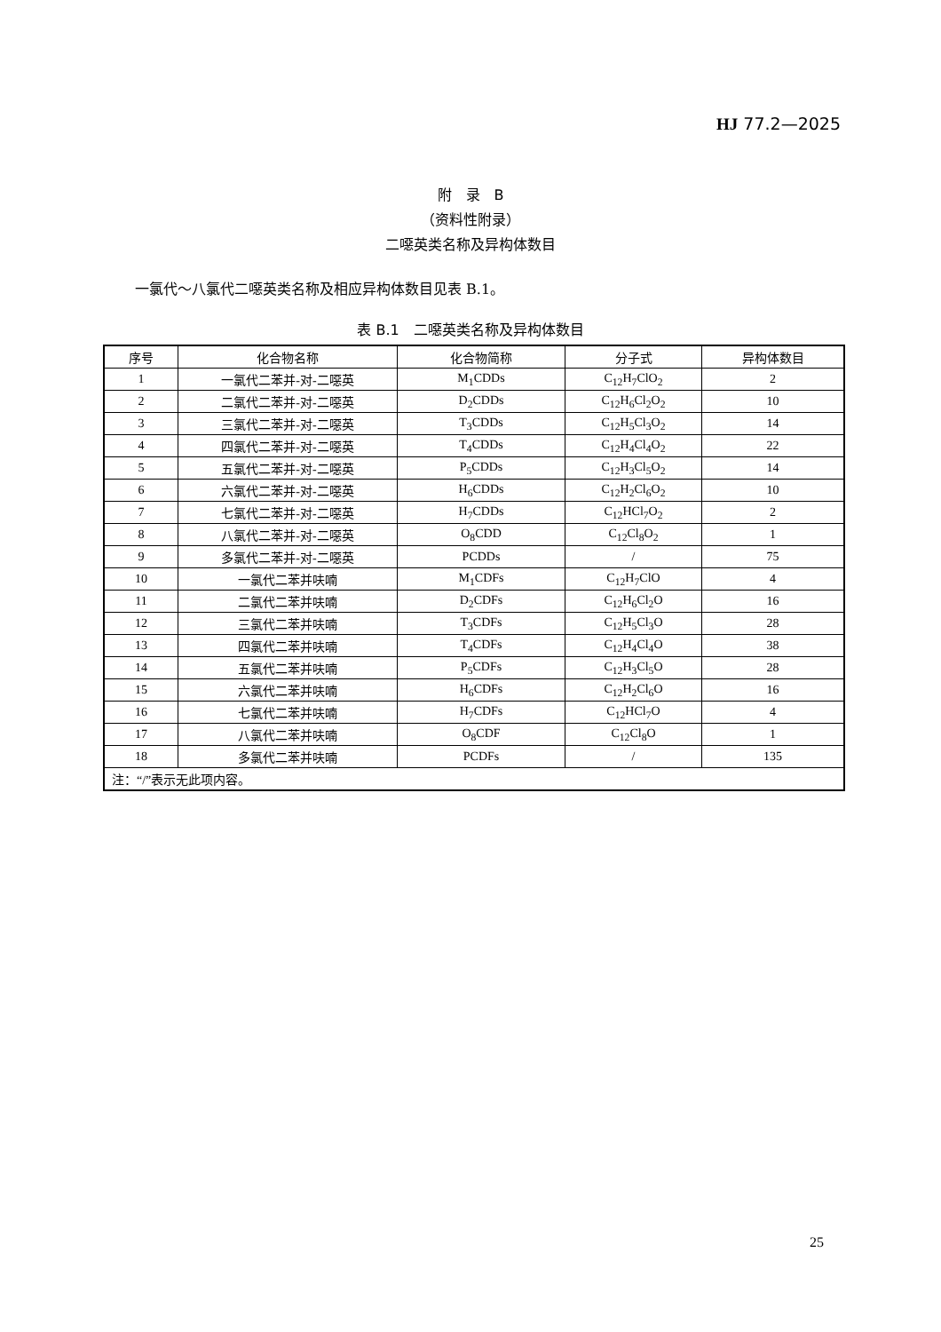HJ 77.2—2025
附　录　B
（资料性附录）
二噁英类名称及异构体数目
一氯代～八氯代二噁英类名称及相应异构体数目见表 B.1。
表 B.1　二噁英类名称及异构体数目
| 序号 | 化合物名称 | 化合物简称 | 分子式 | 异构体数目 |
| --- | --- | --- | --- | --- |
| 1 | 一氯代二苯并-对-二噁英 | M<sub>1</sub>CDDs | C<sub>12</sub>H<sub>7</sub>ClO<sub>2</sub> | 2 |
| 2 | 二氯代二苯并-对-二噁英 | D<sub>2</sub>CDDs | C<sub>12</sub>H<sub>6</sub>Cl<sub>2</sub>O<sub>2</sub> | 10 |
| 3 | 三氯代二苯并-对-二噁英 | T<sub>3</sub>CDDs | C<sub>12</sub>H<sub>5</sub>Cl<sub>3</sub>O<sub>2</sub> | 14 |
| 4 | 四氯代二苯并-对-二噁英 | T<sub>4</sub>CDDs | C<sub>12</sub>H<sub>4</sub>Cl<sub>4</sub>O<sub>2</sub> | 22 |
| 5 | 五氯代二苯并-对-二噁英 | P<sub>5</sub>CDDs | C<sub>12</sub>H<sub>3</sub>Cl<sub>5</sub>O<sub>2</sub> | 14 |
| 6 | 六氯代二苯并-对-二噁英 | H<sub>6</sub>CDDs | C<sub>12</sub>H<sub>2</sub>Cl<sub>6</sub>O<sub>2</sub> | 10 |
| 7 | 七氯代二苯并-对-二噁英 | H<sub>7</sub>CDDs | C<sub>12</sub>HCl<sub>7</sub>O<sub>2</sub> | 2 |
| 8 | 八氯代二苯并-对-二噁英 | O<sub>8</sub>CDD | C<sub>12</sub>Cl<sub>8</sub>O<sub>2</sub> | 1 |
| 9 | 多氯代二苯并-对-二噁英 | PCDDs | / | 75 |
| 10 | 一氯代二苯并呋喃 | M<sub>1</sub>CDFs | C<sub>12</sub>H<sub>7</sub>ClO | 4 |
| 11 | 二氯代二苯并呋喃 | D<sub>2</sub>CDFs | C<sub>12</sub>H<sub>6</sub>Cl<sub>2</sub>O | 16 |
| 12 | 三氯代二苯并呋喃 | T<sub>3</sub>CDFs | C<sub>12</sub>H<sub>5</sub>Cl<sub>3</sub>O | 28 |
| 13 | 四氯代二苯并呋喃 | T<sub>4</sub>CDFs | C<sub>12</sub>H<sub>4</sub>Cl<sub>4</sub>O | 38 |
| 14 | 五氯代二苯并呋喃 | P<sub>5</sub>CDFs | C<sub>12</sub>H<sub>3</sub>Cl<sub>5</sub>O | 28 |
| 15 | 六氯代二苯并呋喃 | H<sub>6</sub>CDFs | C<sub>12</sub>H<sub>2</sub>Cl<sub>6</sub>O | 16 |
| 16 | 七氯代二苯并呋喃 | H<sub>7</sub>CDFs | C<sub>12</sub>HCl<sub>7</sub>O | 4 |
| 17 | 八氯代二苯并呋喃 | O<sub>8</sub>CDF | C<sub>12</sub>Cl<sub>8</sub>O | 1 |
| 18 | 多氯代二苯并呋喃 | PCDFs | / | 135 |
| 注：“/”表示无此项内容。 | | | | |
25